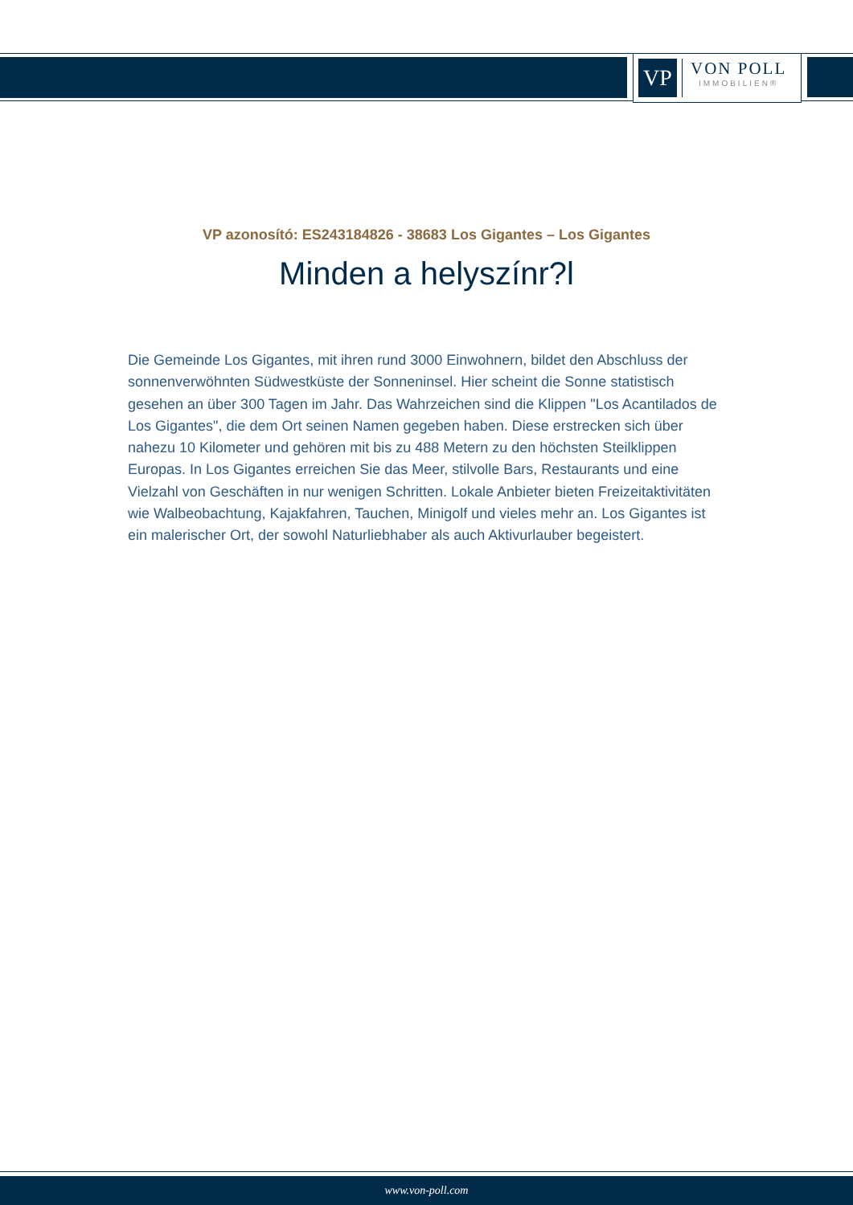VP
VON POLL
IMMOBILIEN®
VP azonosító: ES243184826 - 38683 Los Gigantes – Los Gigantes
Minden a helyszínr?l
Die Gemeinde Los Gigantes, mit ihren rund 3000 Einwohnern, bildet den Abschluss der sonnenverwöhnten Südwestküste der Sonneninsel. Hier scheint die Sonne statistisch gesehen an über 300 Tagen im Jahr. Das Wahrzeichen sind die Klippen "Los Acantilados de Los Gigantes", die dem Ort seinen Namen gegeben haben. Diese erstrecken sich über nahezu 10 Kilometer und gehören mit bis zu 488 Metern zu den höchsten Steilklippen Europas. In Los Gigantes erreichen Sie das Meer, stilvolle Bars, Restaurants und eine Vielzahl von Geschäften in nur wenigen Schritten. Lokale Anbieter bieten Freizeitaktivitäten wie Walbeobachtung, Kajakfahren, Tauchen, Minigolf und vieles mehr an. Los Gigantes ist ein malerischer Ort, der sowohl Naturliebhaber als auch Aktivurlauber begeistert.
www.von-poll.com